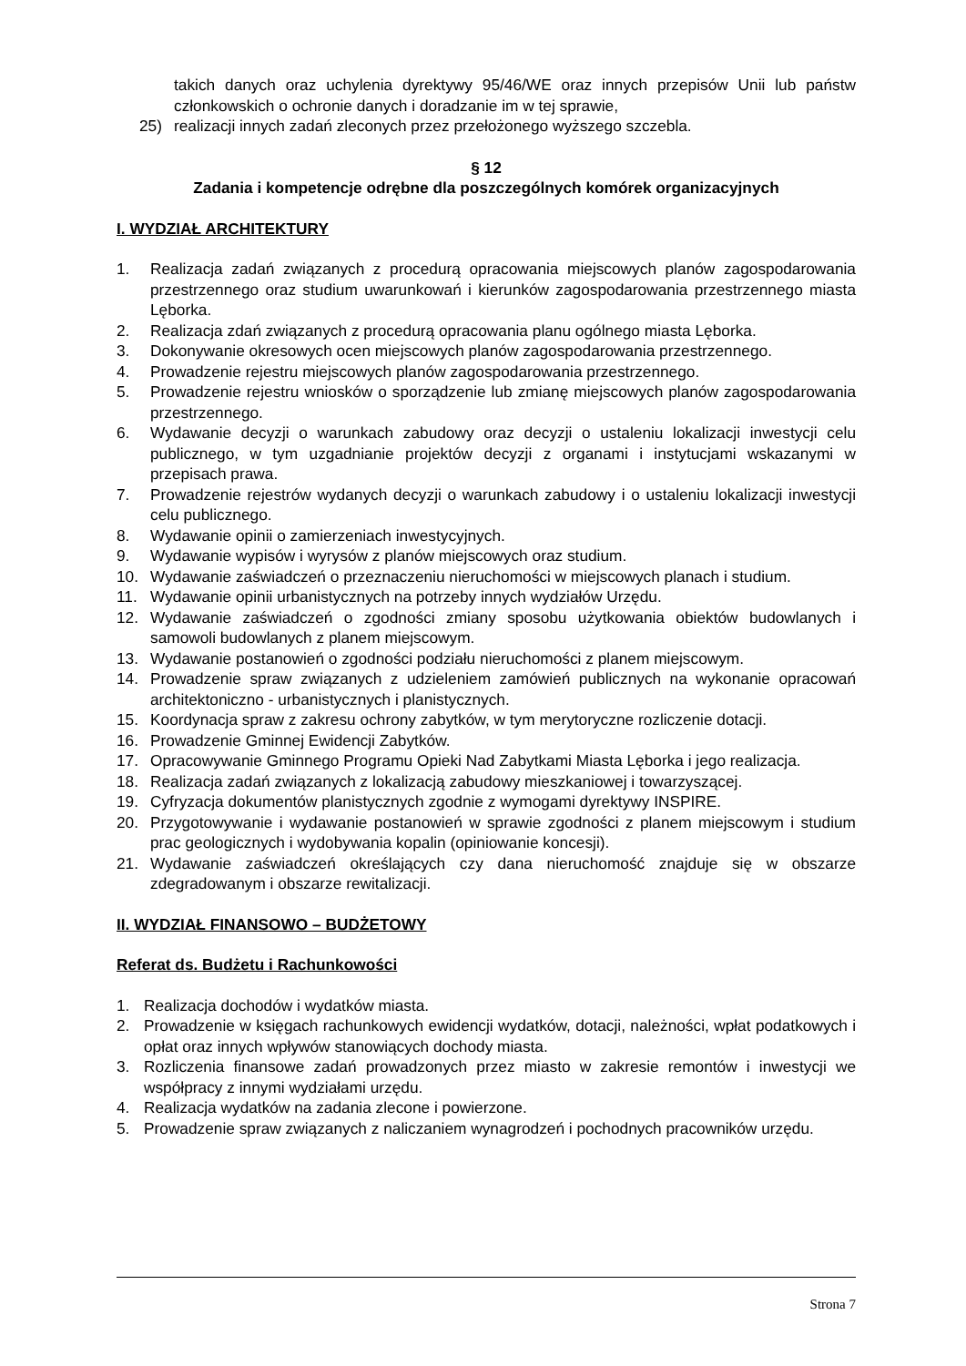takich danych oraz uchylenia dyrektywy 95/46/WE oraz innych przepisów Unii lub państw członkowskich o ochronie danych i doradzanie im w tej sprawie,
25) realizacji innych zadań zleconych przez przełożonego wyższego szczebla.
§ 12
Zadania i kompetencje odrębne dla poszczególnych komórek organizacyjnych
I. WYDZIAŁ ARCHITEKTURY
1. Realizacja zadań związanych z procedurą opracowania miejscowych planów zagospodarowania przestrzennego oraz studium uwarunkowań i kierunków zagospodarowania przestrzennego miasta Lęborka.
2. Realizacja zdań związanych z procedurą opracowania planu ogólnego miasta Lęborka.
3. Dokonywanie okresowych ocen miejscowych planów zagospodarowania przestrzennego.
4. Prowadzenie rejestru miejscowych planów zagospodarowania przestrzennego.
5. Prowadzenie rejestru wniosków o sporządzenie lub zmianę miejscowych planów zagospodarowania przestrzennego.
6. Wydawanie decyzji o warunkach zabudowy oraz decyzji o ustaleniu lokalizacji inwestycji celu publicznego, w tym uzgadnianie projektów decyzji z organami i instytucjami wskazanymi w przepisach prawa.
7. Prowadzenie rejestrów wydanych decyzji o warunkach zabudowy i o ustaleniu lokalizacji inwestycji celu publicznego.
8. Wydawanie opinii o zamierzeniach inwestycyjnych.
9. Wydawanie wypisów i wyrysów z planów miejscowych oraz studium.
10. Wydawanie zaświadczeń o przeznaczeniu nieruchomości w miejscowych planach i studium.
11. Wydawanie opinii urbanistycznych na potrzeby innych wydziałów Urzędu.
12. Wydawanie zaświadczeń o zgodności zmiany sposobu użytkowania obiektów budowlanych i samowoli budowlanych z planem miejscowym.
13. Wydawanie postanowień o zgodności podziału nieruchomości z planem miejscowym.
14. Prowadzenie spraw związanych z udzieleniem zamówień publicznych na wykonanie opracowań architektoniczno - urbanistycznych i planistycznych.
15. Koordynacja spraw z zakresu ochrony zabytków, w tym merytoryczne rozliczenie dotacji.
16. Prowadzenie Gminnej Ewidencji Zabytków.
17. Opracowywanie Gminnego Programu Opieki Nad Zabytkami Miasta Lęborka i jego realizacja.
18. Realizacja zadań związanych z lokalizacją zabudowy mieszkaniowej i towarzyszącej.
19. Cyfryzacja dokumentów planistycznych zgodnie z wymogami dyrektywy INSPIRE.
20. Przygotowywanie i wydawanie postanowień w sprawie zgodności z planem miejscowym i studium prac geologicznych i wydobywania kopalin (opiniowanie koncesji).
21. Wydawanie zaświadczeń określających czy dana nieruchomość znajduje się w obszarze zdegradowanym i obszarze rewitalizacji.
II. WYDZIAŁ FINANSOWO – BUDŻETOWY
Referat ds. Budżetu i Rachunkowości
1. Realizacja dochodów i wydatków miasta.
2. Prowadzenie w księgach rachunkowych ewidencji wydatków, dotacji, należności, wpłat podatkowych i opłat oraz innych wpływów stanowiących dochody miasta.
3. Rozliczenia finansowe zadań prowadzonych przez miasto w zakresie remontów i inwestycji we współpracy z innymi wydziałami urzędu.
4. Realizacja wydatków na zadania zlecone i powierzone.
5. Prowadzenie spraw związanych z naliczaniem wynagrodzeń i pochodnych pracowników urzędu.
Strona 7